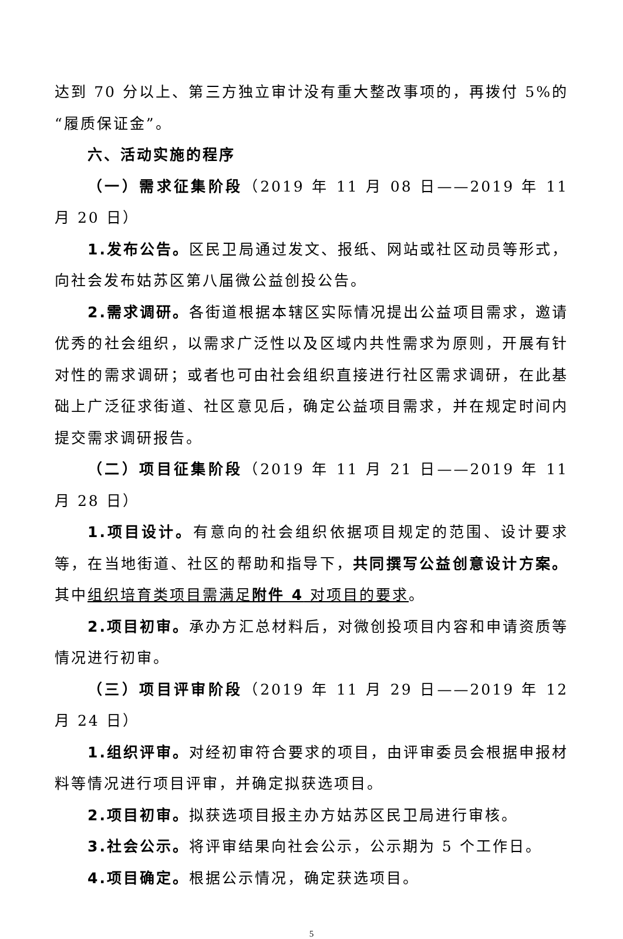达到 70 分以上、第三方独立审计没有重大整改事项的，再拨付 5%的“履质保证金”。
六、活动实施的程序
（一）需求征集阶段（2019 年 11 月 08 日——2019 年 11 月 20 日）
1.发布公告。区民卫局通过发文、报纸、网站或社区动员等形式，向社会发布姑苏区第八届微公益创投公告。
2.需求调研。各街道根据本辖区实际情况提出公益项目需求，邀请优秀的社会组织，以需求广泛性以及区域内共性需求为原则，开展有针对性的需求调研；或者也可由社会组织直接进行社区需求调研，在此基础上广泛征求街道、社区意见后，确定公益项目需求，并在规定时间内提交需求调研报告。
（二）项目征集阶段（2019 年 11 月 21 日——2019 年 11 月 28 日）
1.项目设计。有意向的社会组织依据项目规定的范围、设计要求等，在当地街道、社区的帮助和指导下，共同撰写公益创意设计方案。其中组织培育类项目需满足附件 4 对项目的要求。
2.项目初审。承办方汇总材料后，对微创投项目内容和申请资质等情况进行初审。
（三）项目评审阶段（2019 年 11 月 29 日——2019 年 12 月 24 日）
1.组织评审。对经初审符合要求的项目，由评审委员会根据申报材料等情况进行项目评审，并确定拟获选项目。
2.项目初审。拟获选项目报主办方姑苏区民卫局进行审核。
3.社会公示。将评审结果向社会公示，公示期为 5 个工作日。
4.项目确定。根据公示情况，确定获选项目。
5